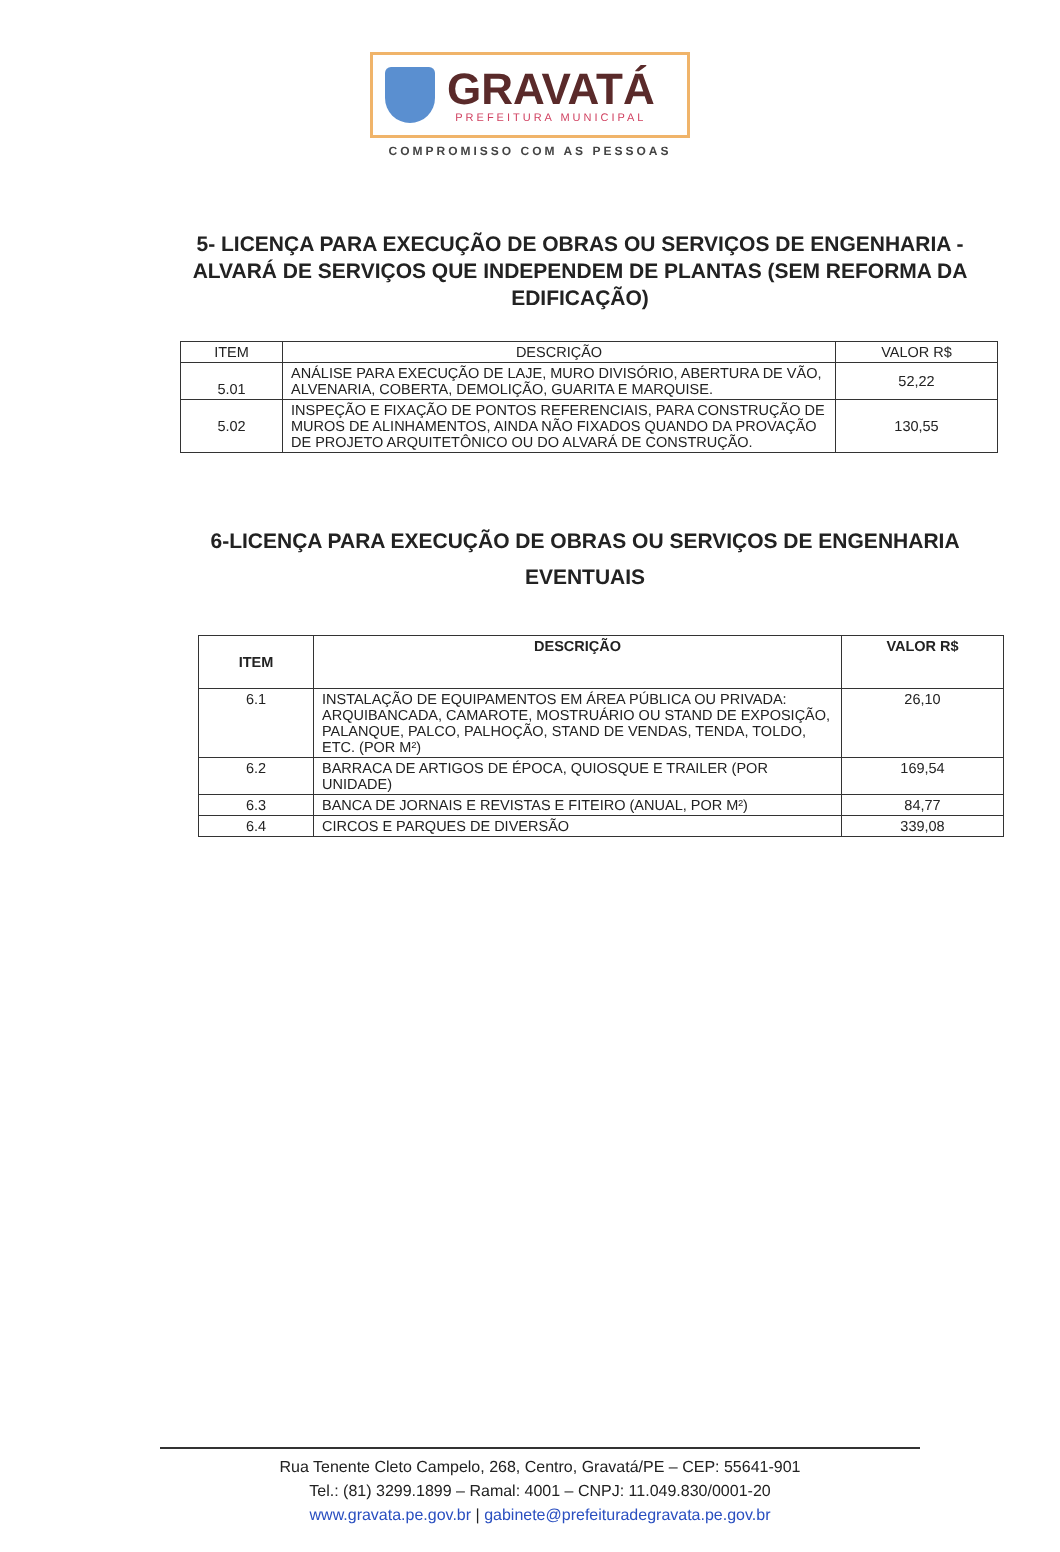GRAVATÁ
PREFEITURA MUNICIPAL
COMPROMISSO COM AS PESSOAS
5- LICENÇA PARA EXECUÇÃO DE OBRAS OU SERVIÇOS DE ENGENHARIA - ALVARÁ DE SERVIÇOS QUE INDEPENDEM DE PLANTAS (SEM REFORMA DA EDIFICAÇÃO)
| ITEM | DESCRIÇÃO | VALOR R$ |
| --- | --- | --- |
| 5.01 | ANÁLISE PARA EXECUÇÃO DE LAJE, MURO DIVISÓRIO, ABERTURA DE VÃO, ALVENARIA, COBERTA, DEMOLIÇÃO, GUARITA E MARQUISE. | 52,22 |
| 5.02 | INSPEÇÃO E FIXAÇÃO DE PONTOS REFERENCIAIS, PARA CONSTRUÇÃO DE MUROS DE ALINHAMENTOS, AINDA NÃO FIXADOS QUANDO DA PROVAÇÃO DE PROJETO ARQUITETÔNICO OU DO ALVARÁ DE CONSTRUÇÃO. | 130,55 |
6-LICENÇA PARA EXECUÇÃO DE OBRAS OU SERVIÇOS DE ENGENHARIA EVENTUAIS
| ITEM | DESCRIÇÃO | VALOR R$ |
| --- | --- | --- |
| 6.1 | INSTALAÇÃO DE EQUIPAMENTOS EM ÁREA PÚBLICA OU PRIVADA: ARQUIBANCADA, CAMAROTE, MOSTRUÁRIO OU STAND DE EXPOSIÇÃO, PALANQUE, PALCO, PALHOÇÃO, STAND DE VENDAS, TENDA, TOLDO, ETC. (POR M²) | 26,10 |
| 6.2 | BARRACA DE ARTIGOS DE ÉPOCA, QUIOSQUE E TRAILER (POR UNIDADE) | 169,54 |
| 6.3 | BANCA DE JORNAIS E REVISTAS E FITEIRO (ANUAL, POR M²) | 84,77 |
| 6.4 | CIRCOS E PARQUES DE DIVERSÃO | 339,08 |
Rua Tenente Cleto Campelo, 268, Centro, Gravatá/PE – CEP: 55641-901
Tel.: (81) 3299.1899 – Ramal: 4001 – CNPJ: 11.049.830/0001-20
www.gravata.pe.gov.br | gabinete@prefeituradegravata.pe.gov.br